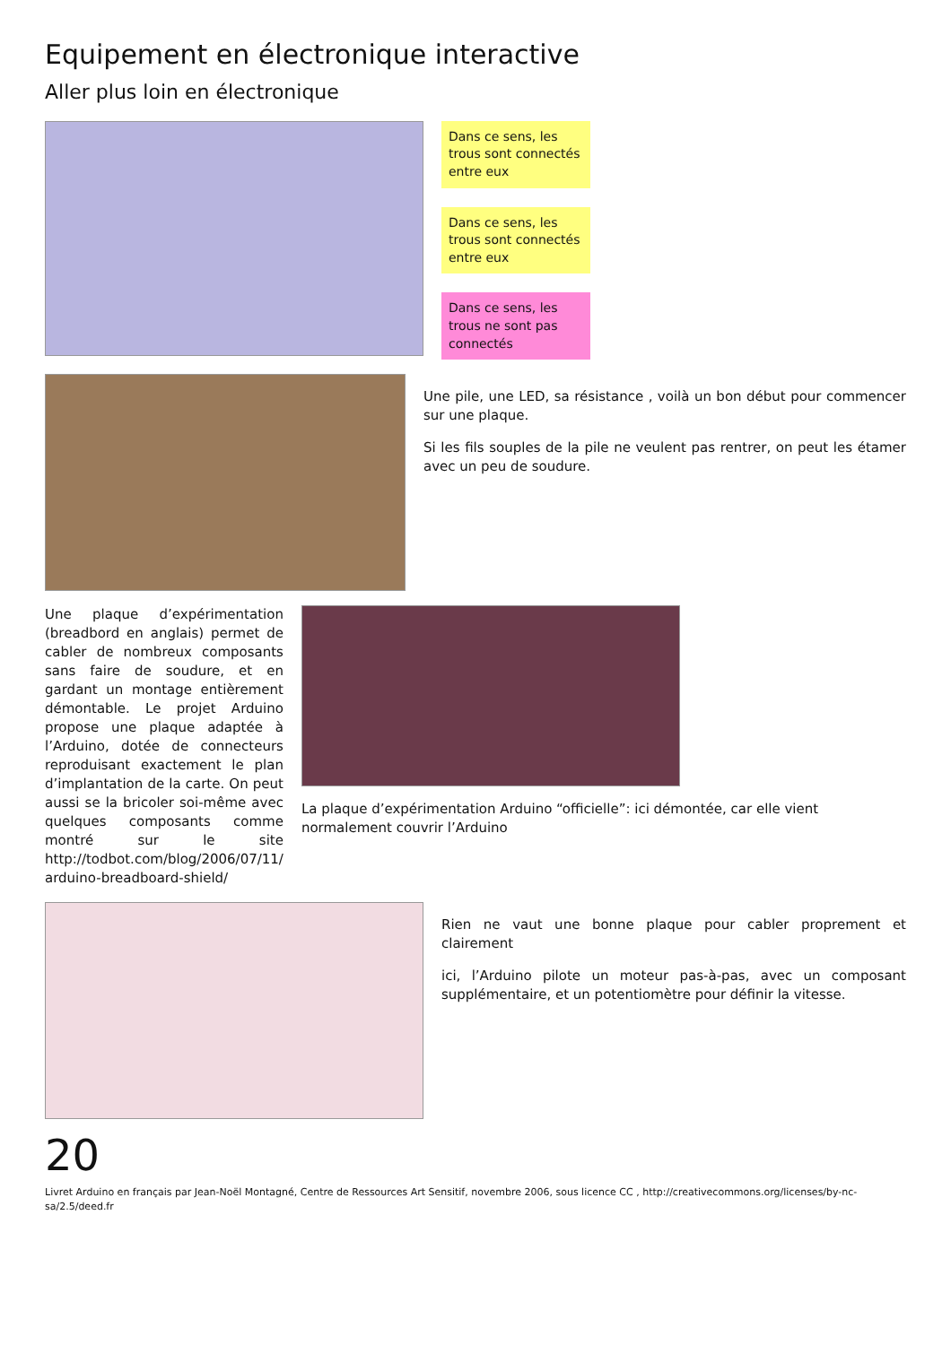Equipement en électronique interactive
Aller plus loin en électronique
Dans ce sens, les trous sont connectés entre eux
Dans ce sens, les trous sont connectés entre eux
Dans ce sens, les trous ne sont pas connectés
Une pile, une LED, sa résistance , voilà un bon début pour commencer sur une plaque.
Si les fils souples de la pile ne veulent pas rentrer, on peut les étamer avec un peu de soudure.
Une plaque d’expérimentation (breadbord en anglais) permet de cabler de nombreux composants sans faire de soudure, et en gardant un montage entièrement démontable. Le projet Arduino propose une plaque adaptée à l’Arduino, dotée de connecteurs reproduisant exactement le plan d’implantation de la carte. On peut aussi se la bricoler soi-même avec quelques composants comme montré sur le site http://todbot.com/blog/2006/07/11/ arduino-breadboard-shield/
La plaque d’expérimentation Arduino “officielle”: ici démontée, car elle vient normalement couvrir l’Arduino
Rien ne vaut une bonne plaque pour cabler proprement et clairement
ici, l’Arduino pilote un moteur pas-à-pas, avec un composant supplémentaire, et un potentiomètre pour définir la vitesse.
20
Livret Arduino en français par Jean-Noël Montagné, Centre de Ressources Art Sensitif, novembre 2006, sous licence CC , http://creativecommons.org/licenses/by-nc-sa/2.5/deed.fr